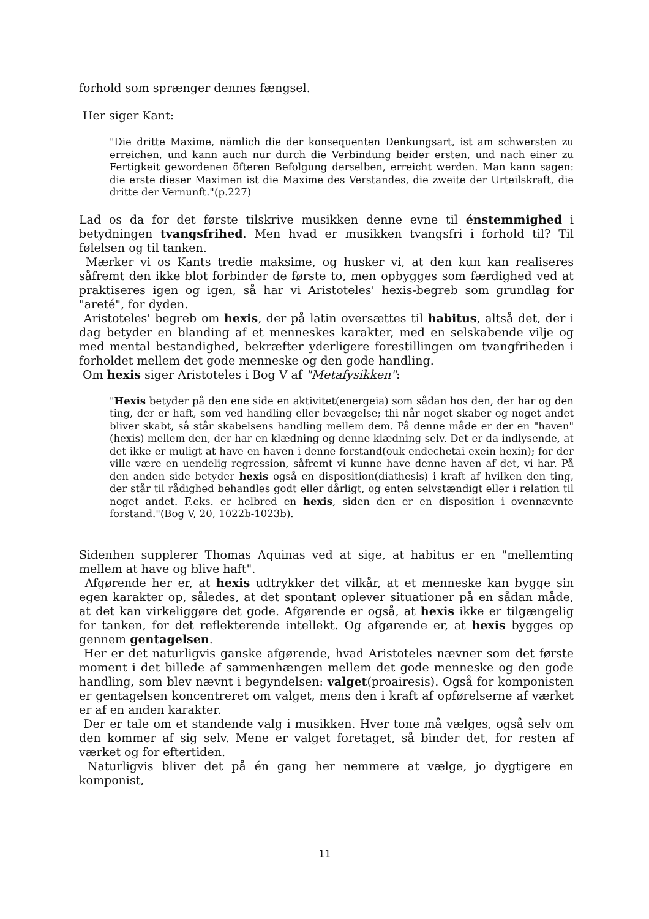forhold som sprænger dennes fængsel.
Her siger Kant:
"Die dritte Maxime, nämlich die der konsequenten Denkungsart, ist am schwersten zu erreichen, und kann auch nur durch die Verbindung beider ersten, und nach einer zu Fertigkeit gewordenen öfteren Befolgung derselben, erreicht werden. Man kann sagen: die erste dieser Maximen ist die Maxime des Verstandes, die zweite der Urteilskraft, die dritte der Vernunft."(p.227)
Lad os da for det første tilskrive musikken denne evne til énstemmighed i betydningen tvangsfrihed. Men hvad er musikken tvangsfri i forhold til? Til følelsen og til tanken.
Mærker vi os Kants tredie maksime, og husker vi, at den kun kan realiseres såfremt den ikke blot forbinder de første to, men opbygges som færdighed ved at praktiseres igen og igen, så har vi Aristoteles' hexis-begreb som grundlag for "areté", for dyden.
Aristoteles' begreb om hexis, der på latin oversættes til habitus, altså det, der i dag betyder en blanding af et menneskes karakter, med en selskabende vilje og med mental bestandighed, bekræfter yderligere forestillingen om tvangfriheden i forholdet mellem det gode menneske og den gode handling.
Om hexis siger Aristoteles i Bog V af "Metafysikken":
"Hexis betyder på den ene side en aktivitet(energeia) som sådan hos den, der har og den ting, der er haft, som ved handling eller bevægelse; thi når noget skaber og noget andet bliver skabt, så står skabelsens handling mellem dem. På denne måde er der en "haven"(hexis) mellem den, der har en klædning og denne klædning selv. Det er da indlysende, at det ikke er muligt at have en haven i denne forstand(ouk endechetai exein hexin); for der ville være en uendelig regression, såfremt vi kunne have denne haven af det, vi har. På den anden side betyder hexis også en disposition(diathesis) i kraft af hvilken den ting, der står til rådighed behandles godt eller dårligt, og enten selvstændigt eller i relation til noget andet. F.eks. er helbred en hexis, siden den er en disposition i ovennævnte forstand."(Bog V, 20, 1022b-1023b).
Sidenhen supplerer Thomas Aquinas ved at sige, at habitus er en "mellemting mellem at have og blive haft".
Afgørende her er, at hexis udtrykker det vilkår, at et menneske kan bygge sin egen karakter op, således, at det spontant oplever situationer på en sådan måde, at det kan virkeliggøre det gode. Afgørende er også, at hexis ikke er tilgængelig for tanken, for det reflekterende intellekt. Og afgørende er, at hexis bygges op gennem gentagelsen.
Her er det naturligvis ganske afgørende, hvad Aristoteles nævner som det første moment i det billede af sammenhængen mellem det gode menneske og den gode handling, som blev nævnt i begyndelsen: valget(proairesis). Også for komponisten er gentagelsen koncentreret om valget, mens den i kraft af opførelserne af værket er af en anden karakter.
Der er tale om et standende valg i musikken. Hver tone må vælges, også selv om den kommer af sig selv. Mene er valget foretaget, så binder det, for resten af værket og for eftertiden.
Naturligvis bliver det på én gang her nemmere at vælge, jo dygtigere en komponist,
11